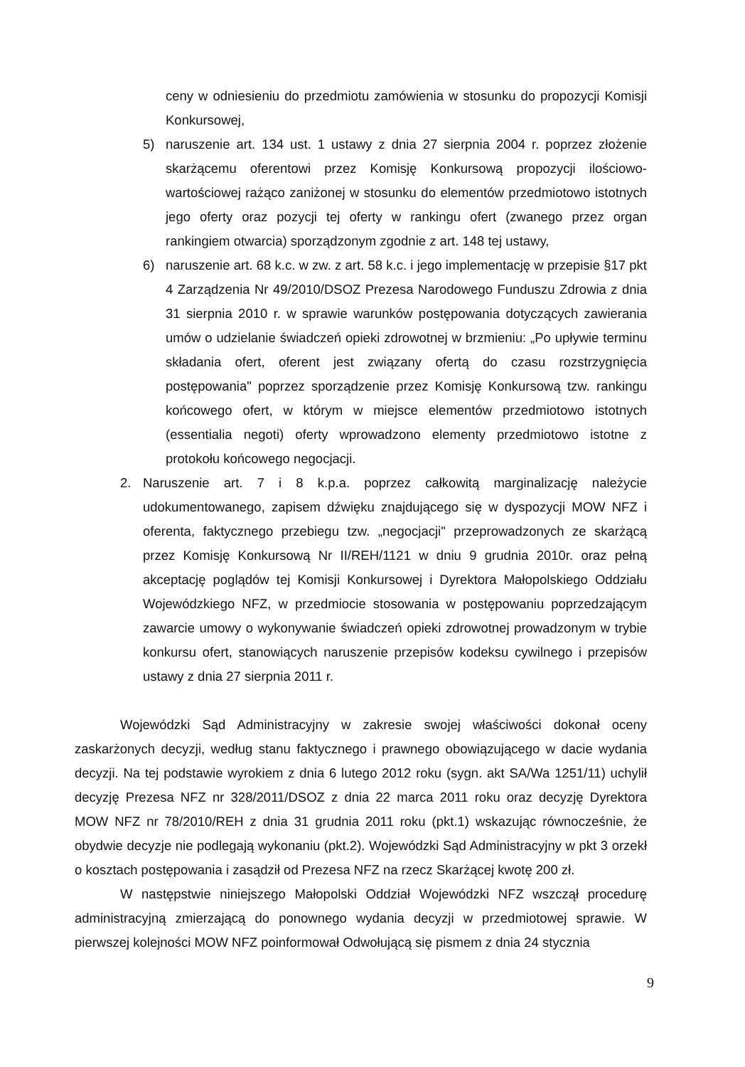ceny w odniesieniu do przedmiotu zamówienia w stosunku do propozycji Komisji Konkursowej,
5) naruszenie art. 134 ust. 1 ustawy z dnia 27 sierpnia 2004 r. poprzez złożenie skarżącemu oferentowi przez Komisję Konkursową propozycji ilościowo-wartościowej rażąco zaniżonej w stosunku do elementów przedmiotowo istotnych jego oferty oraz pozycji tej oferty w rankingu ofert (zwanego przez organ rankingiem otwarcia) sporządzonym zgodnie z art. 148 tej ustawy,
6) naruszenie art. 68 k.c. w zw. z art. 58 k.c. i jego implementację w przepisie §17 pkt 4 Zarządzenia Nr 49/2010/DSOZ Prezesa Narodowego Funduszu Zdrowia z dnia 31 sierpnia 2010 r. w sprawie warunków postępowania dotyczących zawierania umów o udzielanie świadczeń opieki zdrowotnej w brzmieniu: „Po upływie terminu składania ofert, oferent jest związany ofertą do czasu rozstrzygnięcia postępowania" poprzez sporządzenie przez Komisję Konkursową tzw. rankingu końcowego ofert, w którym w miejsce elementów przedmiotowo istotnych (essentialia negoti) oferty wprowadzono elementy przedmiotowo istotne z protokołu końcowego negocjacji.
2. Naruszenie art. 7 i 8 k.p.a. poprzez całkowitą marginalizację należycie udokumentowanego, zapisem dźwięku znajdującego się w dyspozycji MOW NFZ i oferenta, faktycznego przebiegu tzw. „negocjacji" przeprowadzonych ze skarżącą przez Komisję Konkursową Nr II/REH/1121 w dniu 9 grudnia 2010r. oraz pełną akceptację poglądów tej Komisji Konkursowej i Dyrektora Małopolskiego Oddziału Wojewódzkiego NFZ, w przedmiocie stosowania w postępowaniu poprzedzającym zawarcie umowy o wykonywanie świadczeń opieki zdrowotnej prowadzonym w trybie konkursu ofert, stanowiących naruszenie przepisów kodeksu cywilnego i przepisów ustawy z dnia 27 sierpnia 2011 r.
Wojewódzki Sąd Administracyjny w zakresie swojej właściwości dokonał oceny zaskarżonych decyzji, według stanu faktycznego i prawnego obowiązującego w dacie wydania decyzji. Na tej podstawie wyrokiem z dnia 6 lutego 2012 roku (sygn. akt SA/Wa 1251/11) uchylił decyzję Prezesa NFZ nr 328/2011/DSOZ z dnia 22 marca 2011 roku oraz decyzję Dyrektora MOW NFZ nr 78/2010/REH z dnia 31 grudnia 2011 roku (pkt.1) wskazując równocześnie, że obydwie decyzje nie podlegają wykonaniu (pkt.2). Wojewódzki Sąd Administracyjny w pkt 3 orzekł o kosztach postępowania i zasądził od Prezesa NFZ na rzecz Skarżącej kwotę 200 zł.
W następstwie niniejszego Małopolski Oddział Wojewódzki NFZ wszczął procedurę administracyjną zmierzającą do ponownego wydania decyzji w przedmiotowej sprawie. W pierwszej kolejności MOW NFZ poinformował Odwołującą się pismem z dnia 24 stycznia
9